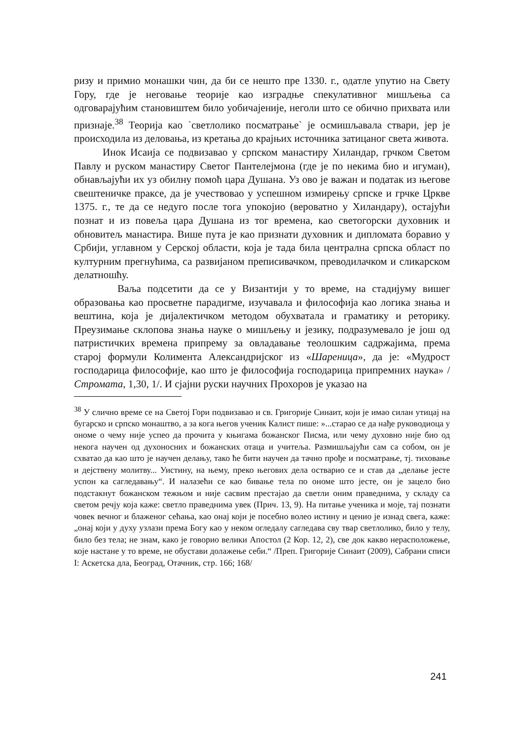ризу и примио монашки чин, да би се нешто пре 1330. г., одатле упутио на Свету Гору, где је неговање теорије као изградње спекулативног мишљења са одговарајућим становиштем било уобичајеније, неголи што се обично прихвата или признаје.<sup>38</sup> Теорија као `светлолико посматрање` је осмишљавала ствари, јер је происходила из деловања, из кретања до крајњих источника затицаног света живота.
Инок Исаија се подвизавао у српском манастиру Хиландар, грчком Светом Павлу и руском манастиру Светог Пантелејмона (где је по некима био и игуман), обнављајући их уз обилну помоћ цара Душана. Уз ово је важан и податак из његове свештеничке праксе, да је учествовао у успешном измирењу српске и грчке Цркве 1375. г., те да се недуго после тога упокојио (вероватно у Хиландару), остајући познат и из повеља цара Душана из тог времена, као светогорски духовник и обновитељ манастира. Више пута је као признати духовник и дипломата боравио у Србији, углавном у Серској области, која је тада била централна српска област по културним прегнућима, са развијаном преписивачком, преводилачком и сликарском делатношћу.
Ваља подсетити да се у Византији у то време, на стадијуму вишег образовања као просветне парадигме, изучавала и философија као логика знања и вештина, која је дијалектичком методом обухватала и граматику и реторику. Преузимање склопова знања науке о мишљењу и језику, подразумевало је још од патристичких времена припрему за овладавање теолошким садржајима, према старој формули Колимента Александријског из «Шареница», да је: «Мудрост господарица философије, као што је философија господарица припремних наука» /Строматa, 1,30, 1/. И сјајни руски научних Прохоров је указао на
<sup>38</sup> У слично време се на Светој Гори подвизавао и св. Григорије Синаит, који је имао силан утицај на бугарско и српско монаштво, а за кога његов ученик Калист пише: »...старао се да нађе руководиоца у ономе о чему није успео да прочита у књигама божанског Писма, или чему духовно није био од некога научен од духоносних и божанских отаца и учитеља. Размишљајући сам са собом, он је схватао да као што је научен делању, тако ће бити научен да тачно прође и посматрање, тј. тиховање и дејствену молитву... Уистину, на њему, преко његових дела остварио се и став да „делање јесте успон ка сагледавању“. И налазећи се као бивање тела по ономе што јесте, он је зацело био подстакнут божанском тежњом и није сасвим престајао да светли оним праведнима, у складу са светом речју која каже: светло праведнима увек (Прич. 13, 9). На питање ученика и моје, тај познати човек вечног и блаженог сећања, као онај који је посебно волео истину и ценио је изнад свега, каже: „онај који у духу узлази према Богу као у неком огледалу сагледава сву твар светлолико, било у телу, било без тела; не знам, како је говорио велики Апостол (2 Кор. 12, 2), све док какво нерасположење, које настане у то време, не обустави долажење себи.“ /Преп. Григорије Синаит (2009), Сабрани списи I: Аскетска дла, Београд, Отачник, стр. 166; 168/
241